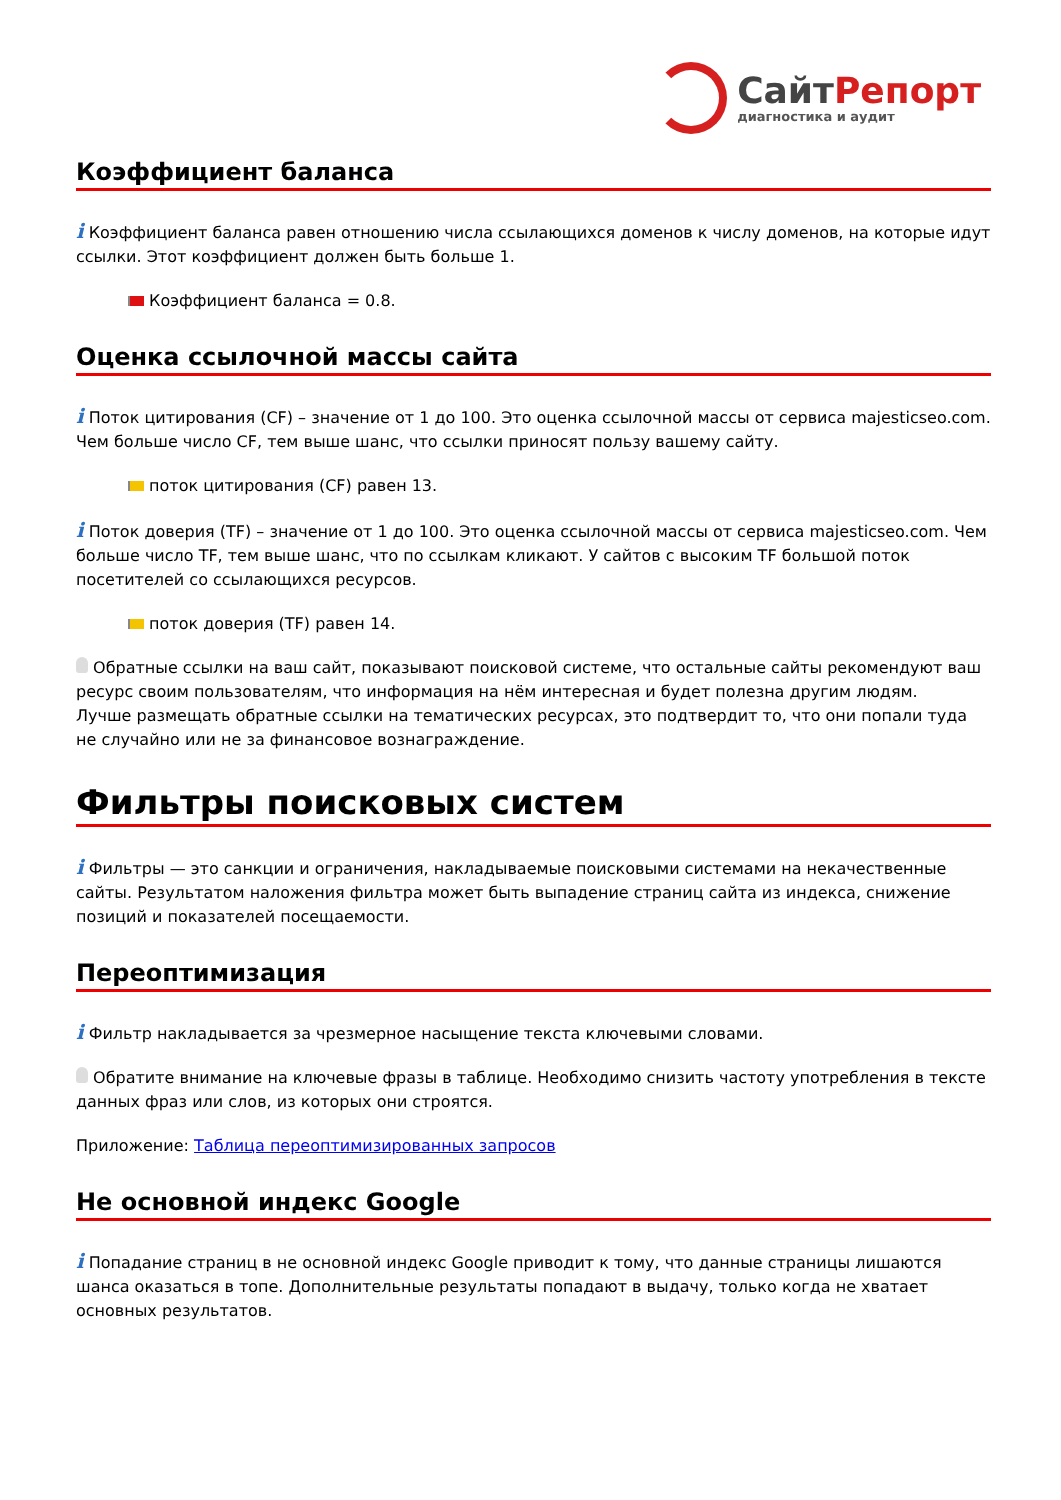Сайт Репорт
диагностика и аудит
Коэффициент баланса
i Коэффициент баланса равен отношению числа ссылающихся доменов к числу доменов, на которые идут ссылки. Этот коэффициент должен быть больше 1.
Коэффициент баланса = 0.8.
Оценка ссылочной массы сайта
i Поток цитирования (CF) – значение от 1 до 100. Это оценка ссылочной массы от сервиса majesticseo.com. Чем больше число CF, тем выше шанс, что ссылки приносят пользу вашему сайту.
поток цитирования (CF) равен 13.
i Поток доверия (TF) – значение от 1 до 100. Это оценка ссылочной массы от сервиса majesticseo.com. Чем больше число TF, тем выше шанс, что по ссылкам кликают. У сайтов с высоким TF большой поток посетителей со ссылающихся ресурсов.
поток доверия (TF) равен 14.
Обратные ссылки на ваш сайт, показывают поисковой системе, что остальные сайты рекомендуют ваш ресурс своим пользователям, что информация на нём интересная и будет полезна другим людям.
Лучше размещать обратные ссылки на тематических ресурсах, это подтвердит то, что они попали туда не случайно или не за финансовое вознаграждение.
Фильтры поисковых систем
i Фильтры — это санкции и ограничения, накладываемые поисковыми системами на некачественные сайты. Результатом наложения фильтра может быть выпадение страниц сайта из индекса, снижение позиций и показателей посещаемости.
Переоптимизация
i Фильтр накладывается за чрезмерное насыщение текста ключевыми словами.
Обратите внимание на ключевые фразы в таблице. Необходимо снизить частоту употребления в тексте данных фраз или слов, из которых они строятся.
Приложение: Таблица переоптимизированных запросов
Не основной индекс Google
i Попадание страниц в не основной индекс Google приводит к тому, что данные страницы лишаются шанса оказаться в топе. Дополнительные результаты попадают в выдачу, только когда не хватает основных результатов.